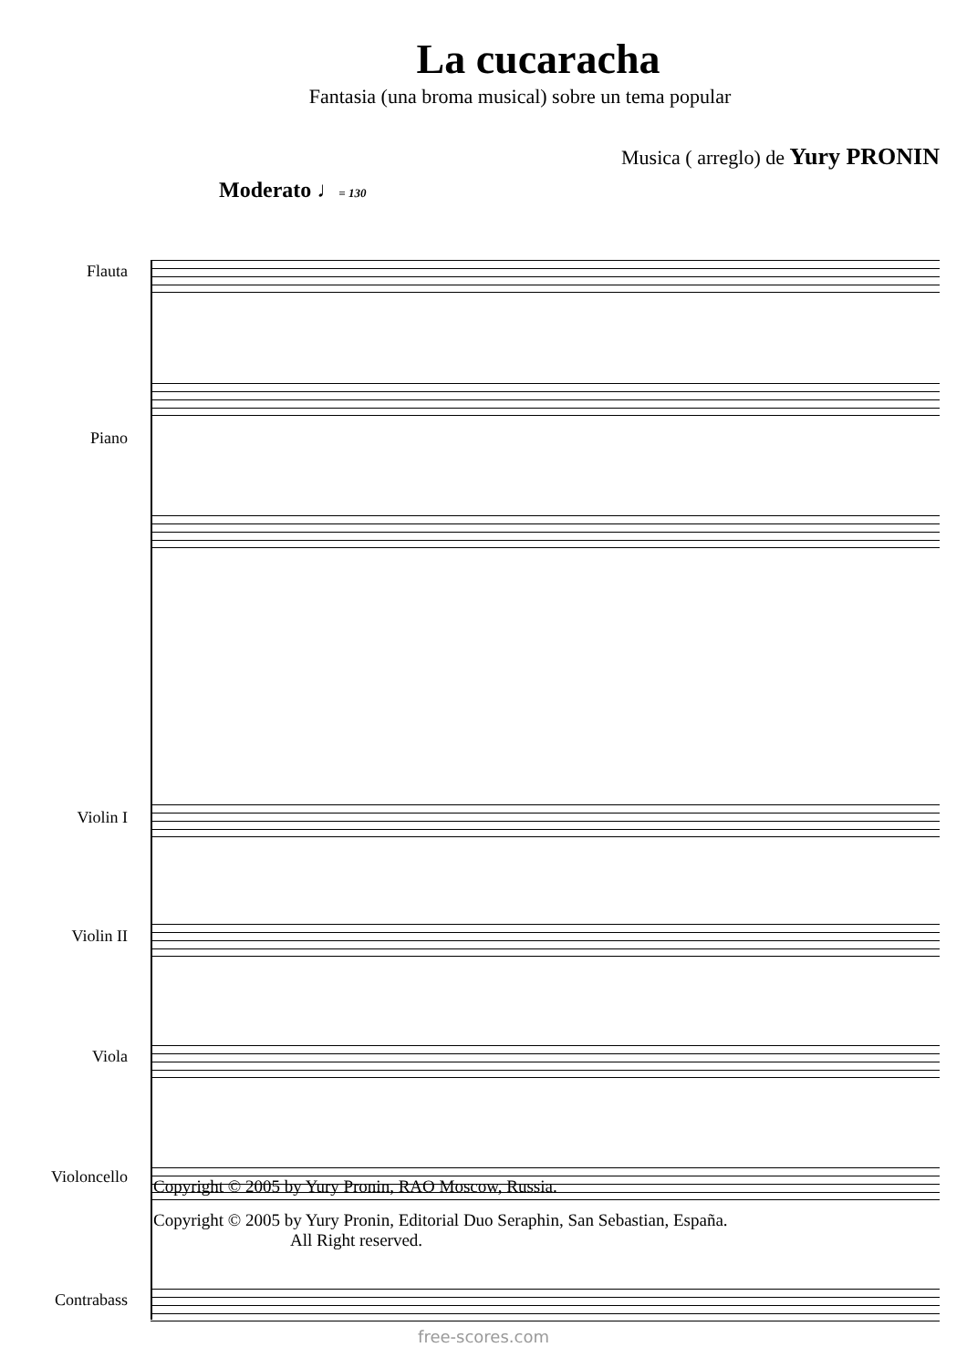La cucaracha
Fantasia (una broma musical) sobre un tema popular
Musica ( arreglo) de Yury PRONIN
Moderato ♩= 130
Flauta
Piano
Violin I
Violin II
Viola
Violoncello
Contrabass
Copyright © 2005 by Yury Pronin, RAO Moscow, Russia.
Copyright © 2005 by Yury Pronin, Editorial Duo Seraphin, San Sebastian, España.
All Right reserved.
free-scores.com